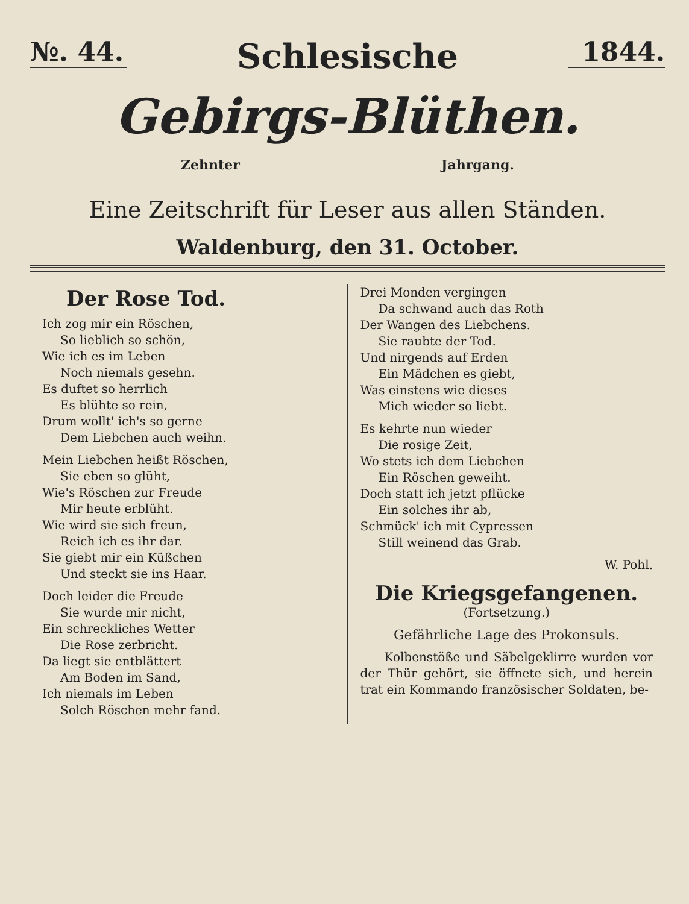№. 44.
Schlesische
1844.
Gebirgs-Blüthen.
Zehnter Jahrgang.
Eine Zeitschrift für Leser aus allen Ständen.
Waldenburg, den 31. October.
Der Rose Tod.
Ich zog mir ein Röschen,
So lieblich so schön,
Wie ich es im Leben
Noch niemals gesehn.
Es duftet so herrlich
Es blühte so rein,
Drum wollt' ich's so gerne
Dem Liebchen auch weihn.
Mein Liebchen heißt Röschen,
Sie eben so glüht,
Wie's Röschen zur Freude
Mir heute erblüht.
Wie wird sie sich freun,
Reich ich es ihr dar.
Sie giebt mir ein Küßchen
Und steckt sie ins Haar.
Doch leider die Freude
Sie wurde mir nicht,
Ein schreckliches Wetter
Die Rose zerbricht.
Da liegt sie entblättert
Am Boden im Sand,
Ich niemals im Leben
Solch Röschen mehr fand.
Drei Monden vergingen
Da schwand auch das Roth
Der Wangen des Liebchens.
Sie raubte der Tod.
Und nirgends auf Erden
Ein Mädchen es giebt,
Was einstens wie dieses
Mich wieder so liebt.
Es kehrte nun wieder
Die rosige Zeit,
Wo stets ich dem Liebchen
Ein Röschen geweiht.
Doch statt ich jetzt pflücke
Ein solches ihr ab,
Schmück' ich mit Cypressen
Still weinend das Grab.
W. Pohl.
Die Kriegsgefangenen.
(Fortsetzung.)
Gefährliche Lage des Prokonsuls.
Kolbenstöße und Säbelgeklirre wurden vor der Thür gehört, sie öffnete sich, und herein trat ein Kommando französischer Soldaten, be-